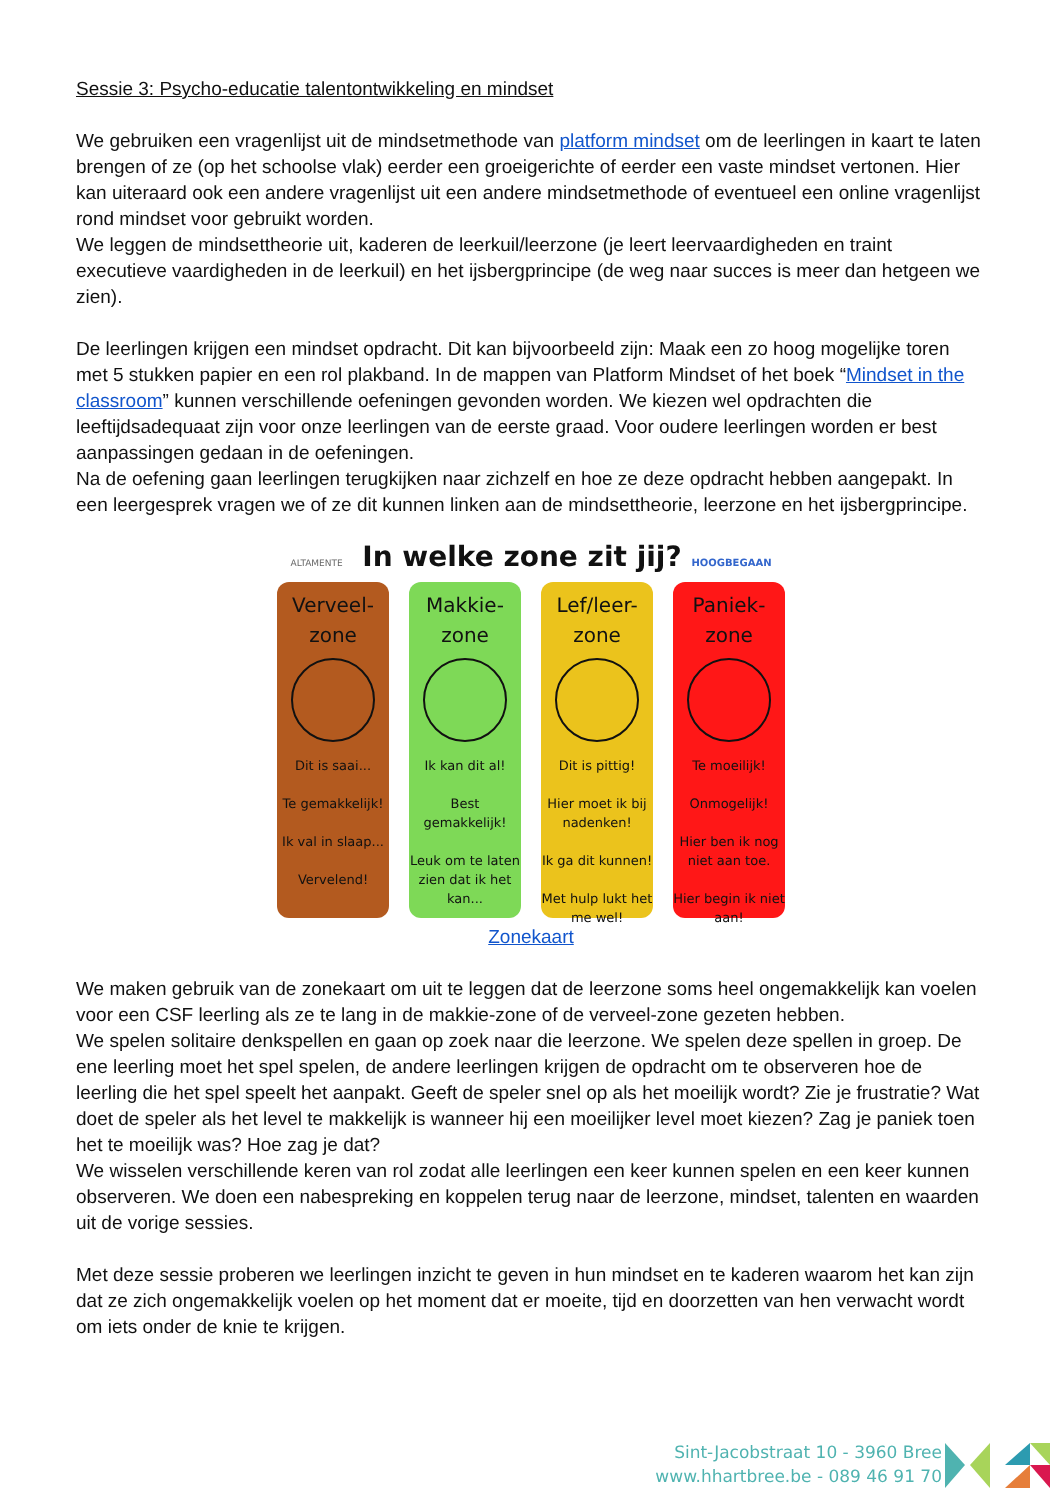Sessie 3: Psycho-educatie talentontwikkeling en mindset
We gebruiken een vragenlijst uit de mindsetmethode van platform mindset om de leerlingen in kaart te laten brengen of ze (op het schoolse vlak) eerder een groeigerichte of eerder een vaste mindset vertonen. Hier kan uiteraard ook een andere vragenlijst uit een andere mindsetmethode of eventueel een online vragenlijst rond mindset voor gebruikt worden.
We leggen de mindsettheorie uit, kaderen de leerkuil/leerzone (je leert leervaardigheden en traint executieve vaardigheden in de leerkuil) en het ijsbergprincipe (de weg naar succes is meer dan hetgeen we zien).
De leerlingen krijgen een mindset opdracht. Dit kan bijvoorbeeld zijn: Maak een zo hoog mogelijke toren met 5 stukken papier en een rol plakband. In de mappen van Platform Mindset of het boek “Mindset in the classroom” kunnen verschillende oefeningen gevonden worden. We kiezen wel opdrachten die leeftijdsadequaat zijn voor onze leerlingen van de eerste graad. Voor oudere leerlingen worden er best aanpassingen gedaan in de oefeningen.
Na de oefening gaan leerlingen terugkijken naar zichzelf en hoe ze deze opdracht hebben aangepakt. In een leergesprek vragen we of ze dit kunnen linken aan de mindsettheorie, leerzone en het ijsbergprincipe.
ALTAMENTE In welke zone zit jij? HOOGBEGAAN
Verveel-
zone
Dit is saai...
Te gemakkelijk!
Ik val in slaap...
Vervelend!
Makkie-
zone
Ik kan dit al!
Best gemakkelijk!
Leuk om te laten zien dat ik het kan...
Lef/leer-
zone
Dit is pittig!
Hier moet ik bij nadenken!
Ik ga dit kunnen!
Met hulp lukt het me wel!
Paniek-
zone
Te moeilijk!
Onmogelijk!
Hier ben ik nog niet aan toe.
Hier begin ik niet aan!
Zonekaart
We maken gebruik van de zonekaart om uit te leggen dat de leerzone soms heel ongemakkelijk kan voelen voor een CSF leerling als ze te lang in de makkie-zone of de verveel-zone gezeten hebben.
We spelen solitaire denkspellen en gaan op zoek naar die leerzone. We spelen deze spellen in groep. De ene leerling moet het spel spelen, de andere leerlingen krijgen de opdracht om te observeren hoe de leerling die het spel speelt het aanpakt. Geeft de speler snel op als het moeilijk wordt? Zie je frustratie? Wat doet de speler als het level te makkelijk is wanneer hij een moeilijker level moet kiezen? Zag je paniek toen het te moeilijk was? Hoe zag je dat?
We wisselen verschillende keren van rol zodat alle leerlingen een keer kunnen spelen en een keer kunnen observeren. We doen een nabespreking en koppelen terug naar de leerzone, mindset, talenten en waarden uit de vorige sessies.
Met deze sessie proberen we leerlingen inzicht te geven in hun mindset en te kaderen waarom het kan zijn dat ze zich ongemakkelijk voelen op het moment dat er moeite, tijd en doorzetten van hen verwacht wordt om iets onder de knie te krijgen.
Sint-Jacobstraat 10 - 3960 Bree
www.hhartbree.be - 089 46 91 70